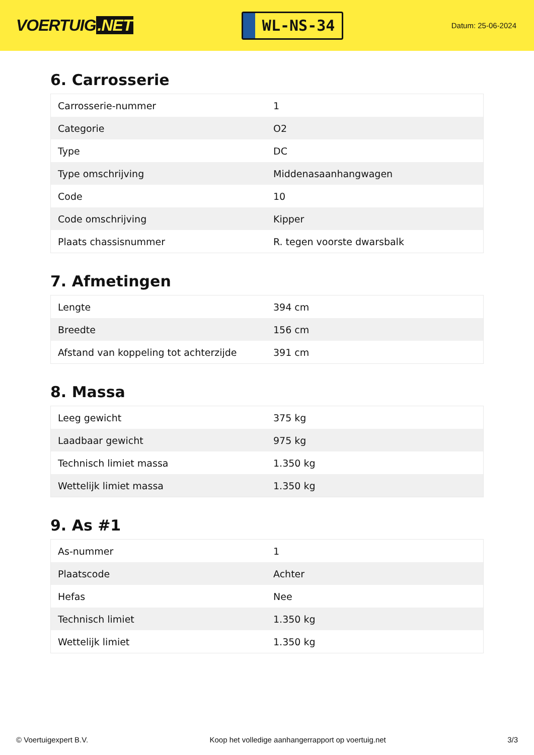VOERTUIG.NET
WL-NS-34
Datum: 25-06-2024
6. Carrosserie
| Carrosserie-nummer | 1 |
| Categorie | O2 |
| Type | DC |
| Type omschrijving | Middenasaanhangwagen |
| Code | 10 |
| Code omschrijving | Kipper |
| Plaats chassisnummer | R. tegen voorste dwarsbalk |
7. Afmetingen
| Lengte | 394 cm |
| Breedte | 156 cm |
| Afstand van koppeling tot achterzijde | 391 cm |
8. Massa
| Leeg gewicht | 375 kg |
| Laadbaar gewicht | 975 kg |
| Technisch limiet massa | 1.350 kg |
| Wettelijk limiet massa | 1.350 kg |
9. As #1
| As-nummer | 1 |
| Plaatscode | Achter |
| Hefas | Nee |
| Technisch limiet | 1.350 kg |
| Wettelijk limiet | 1.350 kg |
© Voertuigexpert B.V. Koop het volledige aanhangerrapport op voertuig.net 3/3